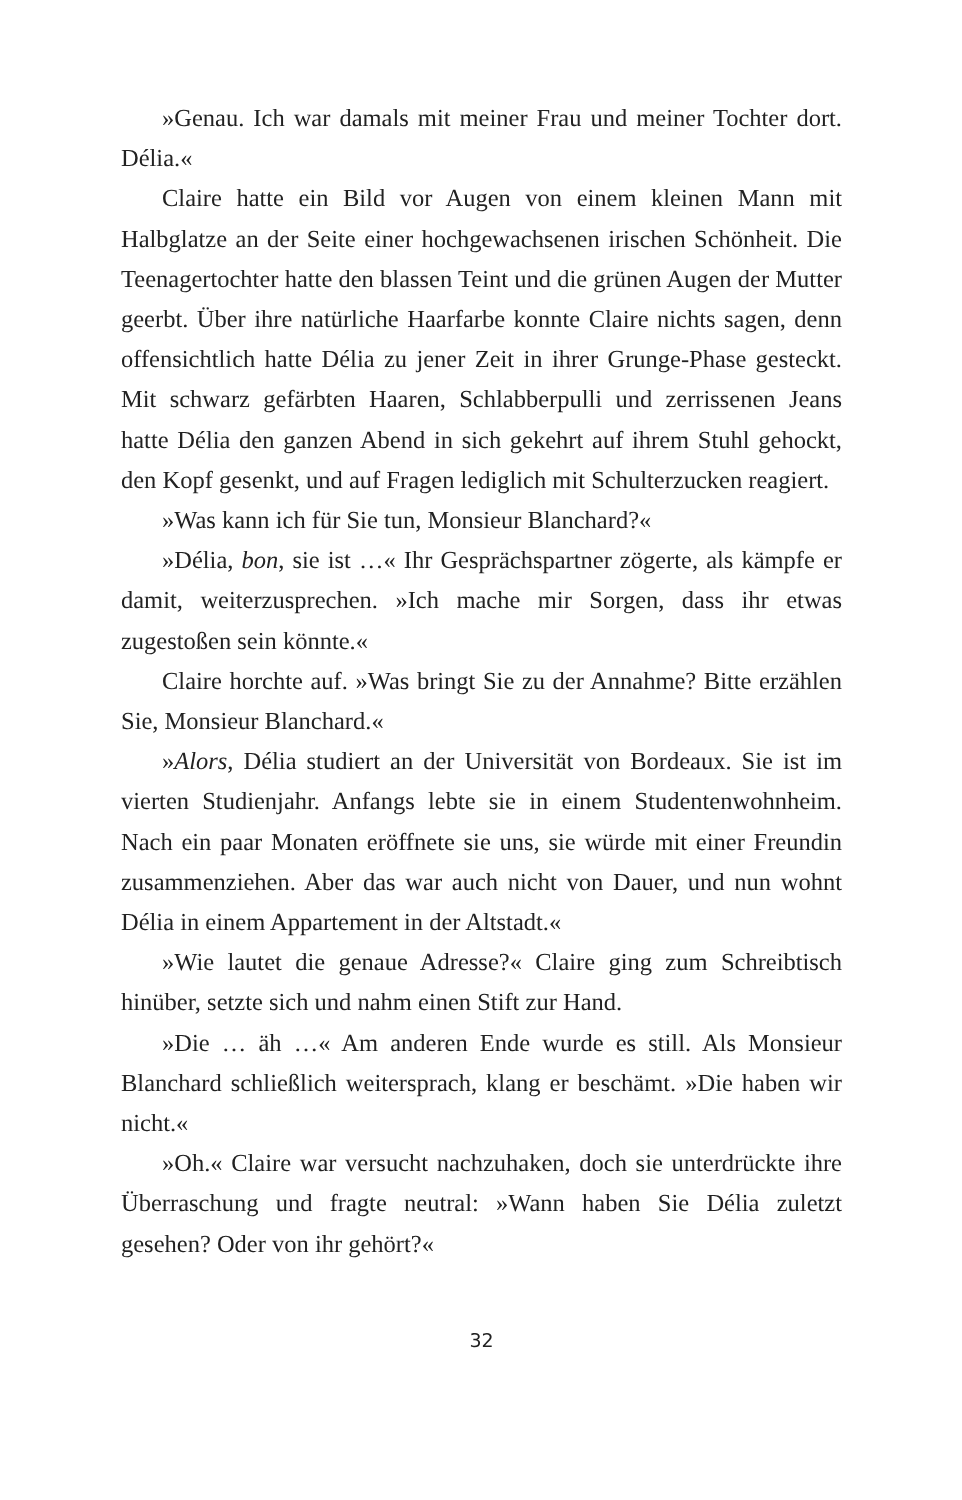»Genau. Ich war damals mit meiner Frau und meiner Tochter dort. Délia.«
Claire hatte ein Bild vor Augen von einem kleinen Mann mit Halbglatze an der Seite einer hochgewachsenen irischen Schönheit. Die Teenagertochter hatte den blassen Teint und die grünen Augen der Mutter geerbt. Über ihre natürliche Haarfarbe konnte Claire nichts sagen, denn offensichtlich hatte Délia zu jener Zeit in ihrer Grunge-Phase gesteckt. Mit schwarz gefärbten Haaren, Schlabberpulli und zerrissenen Jeans hatte Délia den ganzen Abend in sich gekehrt auf ihrem Stuhl gehockt, den Kopf gesenkt, und auf Fragen lediglich mit Schulterzucken reagiert.
»Was kann ich für Sie tun, Monsieur Blanchard?«
»Délia, bon, sie ist …« Ihr Gesprächspartner zögerte, als kämpfe er damit, weiterzusprechen. »Ich mache mir Sorgen, dass ihr etwas zugestoßen sein könnte.«
Claire horchte auf. »Was bringt Sie zu der Annahme? Bitte erzählen Sie, Monsieur Blanchard.«
»Alors, Délia studiert an der Universität von Bordeaux. Sie ist im vierten Studienjahr. Anfangs lebte sie in einem Studentenwohnheim. Nach ein paar Monaten eröffnete sie uns, sie würde mit einer Freundin zusammenziehen. Aber das war auch nicht von Dauer, und nun wohnt Délia in einem Appartement in der Altstadt.«
»Wie lautet die genaue Adresse?« Claire ging zum Schreibtisch hinüber, setzte sich und nahm einen Stift zur Hand.
»Die … äh …« Am anderen Ende wurde es still. Als Monsieur Blanchard schließlich weitersprach, klang er beschämt. »Die haben wir nicht.«
»Oh.« Claire war versucht nachzuhaken, doch sie unterdrückte ihre Überraschung und fragte neutral: »Wann haben Sie Délia zuletzt gesehen? Oder von ihr gehört?«
32